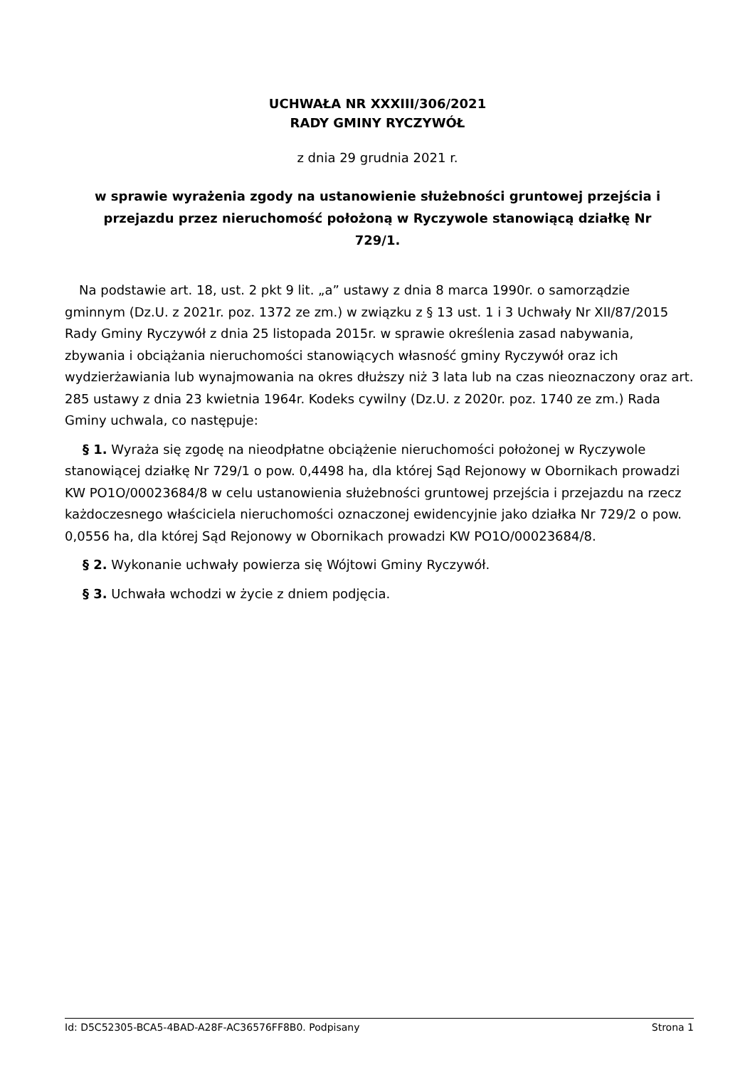UCHWAŁA NR XXXIII/306/2021
RADY GMINY RYCZYWÓŁ
z dnia 29 grudnia 2021 r.
w sprawie wyrażenia zgody na ustanowienie służebności gruntowej przejścia i przejazdu przez nieruchomość położoną w Ryczywole stanowiącą działkę Nr 729/1.
Na podstawie art. 18, ust. 2 pkt 9 lit. „a” ustawy z dnia 8 marca 1990r. o samorządzie gminnym (Dz.U. z 2021r. poz. 1372 ze zm.) w związku z § 13 ust. 1 i 3 Uchwały Nr XII/87/2015 Rady Gminy Ryczywół z dnia 25 listopada 2015r. w sprawie określenia zasad nabywania, zbywania i obciążania nieruchomości stanowiących własność gminy Ryczywół oraz ich wydzierżawiania lub wynajmowania na okres dłuższy niż 3 lata lub na czas nieoznaczony oraz art. 285 ustawy z dnia 23 kwietnia 1964r. Kodeks cywilny (Dz.U. z 2020r. poz. 1740 ze zm.) Rada Gminy uchwala, co następuje:
§ 1. Wyraża się zgodę na nieodpłatne obciążenie nieruchomości położonej w Ryczywole stanowiącej działkę Nr 729/1 o pow. 0,4498 ha, dla której Sąd Rejonowy w Obornikach prowadzi KW PO1O/00023684/8 w celu ustanowienia służebności gruntowej przejścia i przejazdu na rzecz każdoczesnego właściciela nieruchomości oznaczonej ewidencyjnie jako działka Nr 729/2 o pow. 0,0556 ha, dla której Sąd Rejonowy w Obornikach prowadzi KW PO1O/00023684/8.
§ 2. Wykonanie uchwały powierza się Wójtowi Gminy Ryczywół.
§ 3. Uchwała wchodzi w życie z dniem podjęcia.
Id: D5C52305-BCA5-4BAD-A28F-AC36576FF8B0. Podpisany Strona 1